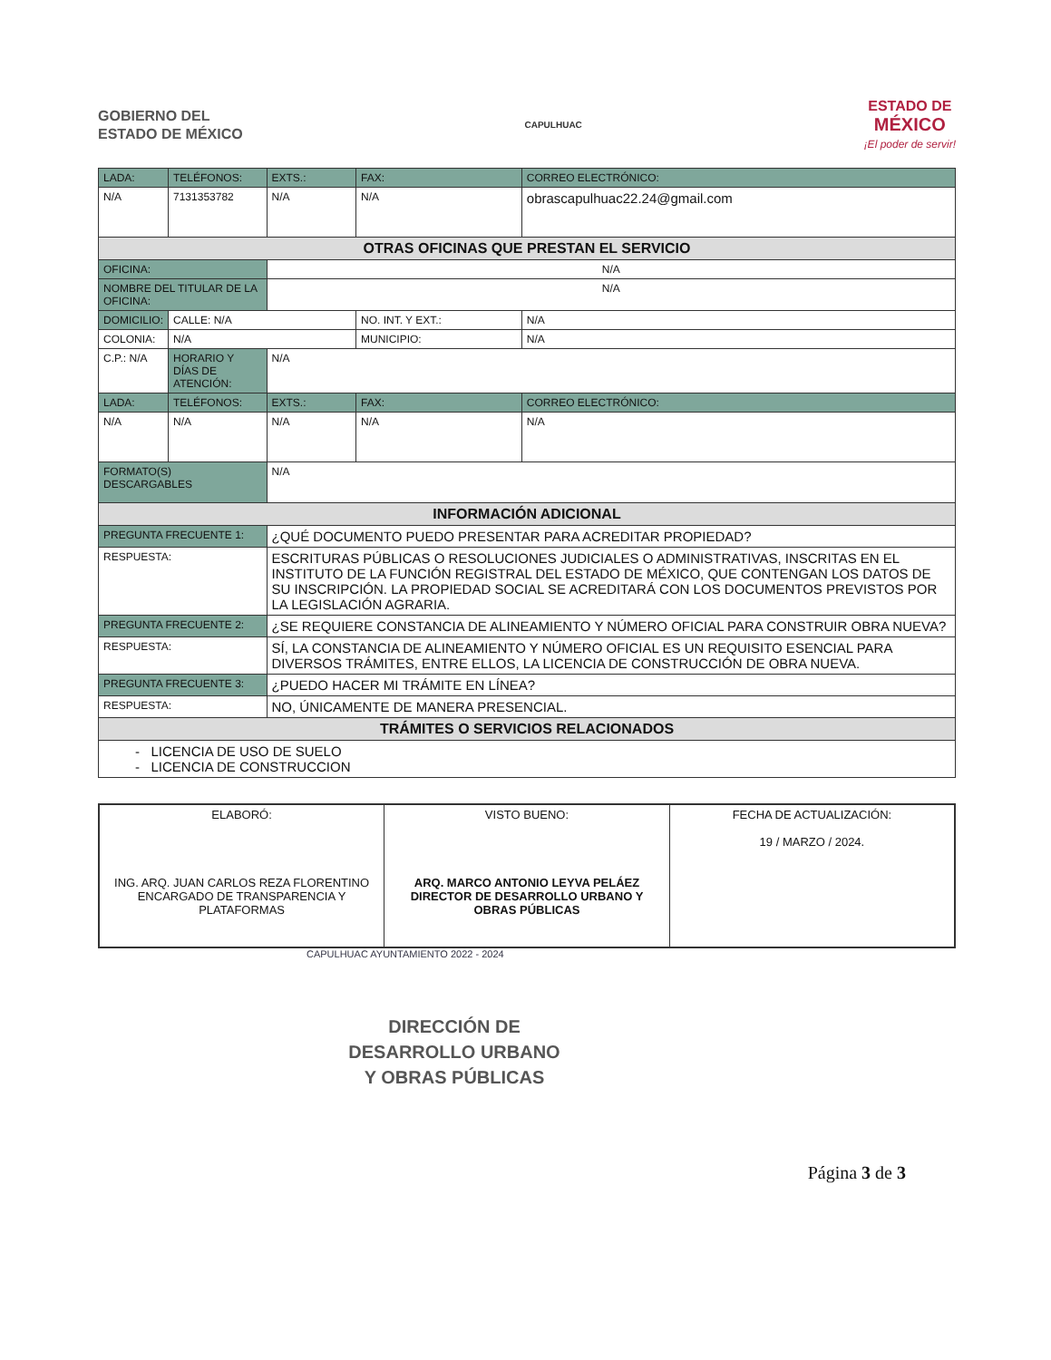GOBIERNO DEL
ESTADO DE MÉXICO
CAPULHUAC
ESTADO DE
MÉXICO
¡El poder de servir!
| LADA: | TELÉFONOS: | EXTS.: | FAX: | CORREO ELECTRÓNICO: |
| --- | --- | --- | --- | --- |
| N/A | 7131353782 | N/A | N/A | obrascapulhuac22.24@gmail.com |
| OTRAS OFICINAS QUE PRESTAN EL SERVICIO | | | | |
| OFICINA: | | N/A | | |
| NOMBRE DEL TITULAR DE LA OFICINA: | | N/A | | |
| DOMICILIO: | CALLE: N/A | | NO. INT. Y EXT.: | N/A |
| COLONIA: | N/A | | MUNICIPIO: | N/A |
| C.P.: N/A | HORARIO Y DÍAS DE ATENCIÓN: | N/A | | |
| LADA: | TELÉFONOS: | EXTS.: | FAX: | CORREO ELECTRÓNICO: |
| N/A | N/A | N/A | N/A | N/A |
| FORMATO(S) DESCARGABLES | | N/A | | |
| INFORMACIÓN ADICIONAL | | | | |
| PREGUNTA FRECUENTE 1: | | ¿QUÉ DOCUMENTO PUEDO PRESENTAR PARA ACREDITAR PROPIEDAD? | | |
| RESPUESTA: | | ESCRITURAS PÚBLICAS O RESOLUCIONES JUDICIALES O ADMINISTRATIVAS, INSCRITAS EN EL INSTITUTO DE LA FUNCIÓN REGISTRAL DEL ESTADO DE MÉXICO, QUE CONTENGAN LOS DATOS DE SU INSCRIPCIÓN. LA PROPIEDAD SOCIAL SE ACREDITARÁ CON LOS DOCUMENTOS PREVISTOS POR LA LEGISLACIÓN AGRARIA. | | |
| PREGUNTA FRECUENTE 2: | | ¿SE REQUIERE CONSTANCIA DE ALINEAMIENTO Y NÚMERO OFICIAL PARA CONSTRUIR OBRA NUEVA? | | |
| RESPUESTA: | | SÍ, LA CONSTANCIA DE ALINEAMIENTO Y NÚMERO OFICIAL ES UN REQUISITO ESENCIAL PARA DIVERSOS TRÁMITES, ENTRE ELLOS, LA LICENCIA DE CONSTRUCCIÓN DE OBRA NUEVA. | | |
| PREGUNTA FRECUENTE 3: | | ¿PUEDO HACER MI TRÁMITE EN LÍNEA? | | |
| RESPUESTA: | | NO, ÚNICAMENTE DE MANERA PRESENCIAL. | | |
| TRÁMITES O SERVICIOS RELACIONADOS | | | | |
| - LICENCIA DE USO DE SUELO - LICENCIA DE CONSTRUCCION | | | | |
| ELABORÓ: ING. ARQ. JUAN CARLOS REZA FLORENTINO ENCARGADO DE TRANSPARENCIA Y PLATAFORMAS | VISTO BUENO: ARQ. MARCO ANTONIO LEYVA PELÁEZ DIRECTOR DE DESARROLLO URBANO Y OBRAS PÚBLICAS | FECHA DE ACTUALIZACIÓN: 19 / MARZO / 2024. |
CAPULHUAC AYUNTAMIENTO 2022 - 2024
DIRECCIÓN DE
DESARROLLO URBANO
Y OBRAS PÚBLICAS
Página 3 de 3